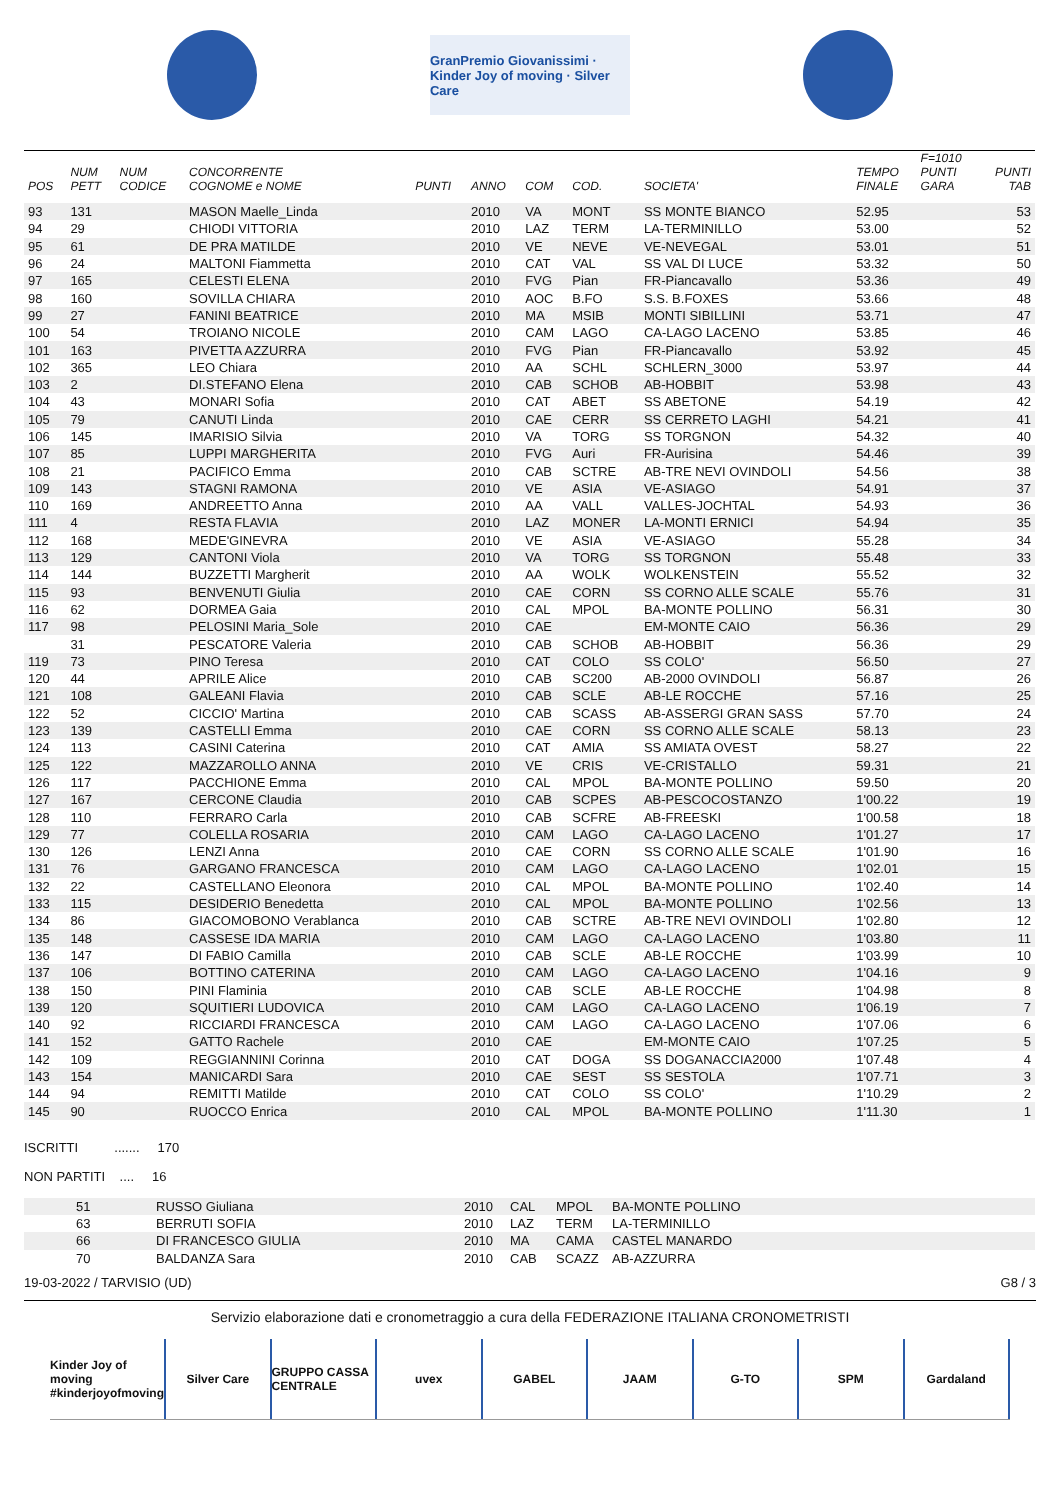GranPremio Giovanissimi · Kinder Joy of moving · Silver Care
| POS | NUM PETT | NUM CODICE | CONCORRENTE COGNOME e NOME | PUNTI | ANNO | COM | COD. | SOCIETA' | TEMPO FINALE | F=1010 PUNTI GARA | PUNTI TAB |
| --- | --- | --- | --- | --- | --- | --- | --- | --- | --- | --- | --- |
| 93 | 131 | | MASON Maelle_Linda | | 2010 | VA | MONT | SS MONTE BIANCO | 52.95 | | 53 |
| 94 | 29 | | CHIODI VITTORIA | | 2010 | LAZ | TERM | LA-TERMINILLO | 53.00 | | 52 |
| 95 | 61 | | DE PRA MATILDE | | 2010 | VE | NEVE | VE-NEVEGAL | 53.01 | | 51 |
| 96 | 24 | | MALTONI Fiammetta | | 2010 | CAT | VAL | SS VAL DI LUCE | 53.32 | | 50 |
| 97 | 165 | | CELESTI ELENA | | 2010 | FVG | Pian | FR-Piancavallo | 53.36 | | 49 |
| 98 | 160 | | SOVILLA CHIARA | | 2010 | AOC | B.FO | S.S. B.FOXES | 53.66 | | 48 |
| 99 | 27 | | FANINI BEATRICE | | 2010 | MA | MSIB | MONTI SIBILLINI | 53.71 | | 47 |
| 100 | 54 | | TROIANO NICOLE | | 2010 | CAM | LAGO | CA-LAGO LACENO | 53.85 | | 46 |
| 101 | 163 | | PIVETTA AZZURRA | | 2010 | FVG | Pian | FR-Piancavallo | 53.92 | | 45 |
| 102 | 365 | | LEO Chiara | | 2010 | AA | SCHL | SCHLERN_3000 | 53.97 | | 44 |
| 103 | 2 | | DI.STEFANO Elena | | 2010 | CAB | SCHOB | AB-HOBBIT | 53.98 | | 43 |
| 104 | 43 | | MONARI Sofia | | 2010 | CAT | ABET | SS ABETONE | 54.19 | | 42 |
| 105 | 79 | | CANUTI Linda | | 2010 | CAE | CERR | SS CERRETO LAGHI | 54.21 | | 41 |
| 106 | 145 | | IMARISIO Silvia | | 2010 | VA | TORG | SS TORGNON | 54.32 | | 40 |
| 107 | 85 | | LUPPI MARGHERITA | | 2010 | FVG | Auri | FR-Aurisina | 54.46 | | 39 |
| 108 | 21 | | PACIFICO Emma | | 2010 | CAB | SCTRE | AB-TRE NEVI OVINDOLI | 54.56 | | 38 |
| 109 | 143 | | STAGNI RAMONA | | 2010 | VE | ASIA | VE-ASIAGO | 54.91 | | 37 |
| 110 | 169 | | ANDREETTO Anna | | 2010 | AA | VALL | VALLES-JOCHTAL | 54.93 | | 36 |
| 111 | 4 | | RESTA FLAVIA | | 2010 | LAZ | MONER | LA-MONTI ERNICI | 54.94 | | 35 |
| 112 | 168 | | MEDE'GINEVRA | | 2010 | VE | ASIA | VE-ASIAGO | 55.28 | | 34 |
| 113 | 129 | | CANTONI Viola | | 2010 | VA | TORG | SS TORGNON | 55.48 | | 33 |
| 114 | 144 | | BUZZETTI Margherit | | 2010 | AA | WOLK | WOLKENSTEIN | 55.52 | | 32 |
| 115 | 93 | | BENVENUTI Giulia | | 2010 | CAE | CORN | SS CORNO ALLE SCALE | 55.76 | | 31 |
| 116 | 62 | | DORMEA Gaia | | 2010 | CAL | MPOL | BA-MONTE POLLINO | 56.31 | | 30 |
| 117 | 98 | | PELOSINI Maria_Sole | | 2010 | CAE | | EM-MONTE CAIO | 56.36 | | 29 |
| | 31 | | PESCATORE Valeria | | 2010 | CAB | SCHOB | AB-HOBBIT | 56.36 | | 29 |
| 119 | 73 | | PINO Teresa | | 2010 | CAT | COLO | SS COLO' | 56.50 | | 27 |
| 120 | 44 | | APRILE Alice | | 2010 | CAB | SC200 | AB-2000 OVINDOLI | 56.87 | | 26 |
| 121 | 108 | | GALEANI Flavia | | 2010 | CAB | SCLE | AB-LE ROCCHE | 57.16 | | 25 |
| 122 | 52 | | CICCIO' Martina | | 2010 | CAB | SCASS | AB-ASSERGI GRAN SASS | 57.70 | | 24 |
| 123 | 139 | | CASTELLI Emma | | 2010 | CAE | CORN | SS CORNO ALLE SCALE | 58.13 | | 23 |
| 124 | 113 | | CASINI Caterina | | 2010 | CAT | AMIA | SS AMIATA OVEST | 58.27 | | 22 |
| 125 | 122 | | MAZZAROLLO ANNA | | 2010 | VE | CRIS | VE-CRISTALLO | 59.31 | | 21 |
| 126 | 117 | | PACCHIONE Emma | | 2010 | CAL | MPOL | BA-MONTE POLLINO | 59.50 | | 20 |
| 127 | 167 | | CERCONE Claudia | | 2010 | CAB | SCPES | AB-PESCOCOSTANZO | 1'00.22 | | 19 |
| 128 | 110 | | FERRARO Carla | | 2010 | CAB | SCFRE | AB-FREESKI | 1'00.58 | | 18 |
| 129 | 77 | | COLELLA ROSARIA | | 2010 | CAM | LAGO | CA-LAGO LACENO | 1'01.27 | | 17 |
| 130 | 126 | | LENZI Anna | | 2010 | CAE | CORN | SS CORNO ALLE SCALE | 1'01.90 | | 16 |
| 131 | 76 | | GARGANO FRANCESCA | | 2010 | CAM | LAGO | CA-LAGO LACENO | 1'02.01 | | 15 |
| 132 | 22 | | CASTELLANO Eleonora | | 2010 | CAL | MPOL | BA-MONTE POLLINO | 1'02.40 | | 14 |
| 133 | 115 | | DESIDERIO Benedetta | | 2010 | CAL | MPOL | BA-MONTE POLLINO | 1'02.56 | | 13 |
| 134 | 86 | | GIACOMOBONO Verablanca | | 2010 | CAB | SCTRE | AB-TRE NEVI OVINDOLI | 1'02.80 | | 12 |
| 135 | 148 | | CASSESE IDA MARIA | | 2010 | CAM | LAGO | CA-LAGO LACENO | 1'03.80 | | 11 |
| 136 | 147 | | DI FABIO Camilla | | 2010 | CAB | SCLE | AB-LE ROCCHE | 1'03.99 | | 10 |
| 137 | 106 | | BOTTINO CATERINA | | 2010 | CAM | LAGO | CA-LAGO LACENO | 1'04.16 | | 9 |
| 138 | 150 | | PINI Flaminia | | 2010 | CAB | SCLE | AB-LE ROCCHE | 1'04.98 | | 8 |
| 139 | 120 | | SQUITIERI LUDOVICA | | 2010 | CAM | LAGO | CA-LAGO LACENO | 1'06.19 | | 7 |
| 140 | 92 | | RICCIARDI FRANCESCA | | 2010 | CAM | LAGO | CA-LAGO LACENO | 1'07.06 | | 6 |
| 141 | 152 | | GATTO Rachele | | 2010 | CAE | | EM-MONTE CAIO | 1'07.25 | | 5 |
| 142 | 109 | | REGGIANNINI Corinna | | 2010 | CAT | DOGA | SS DOGANACCIA2000 | 1'07.48 | | 4 |
| 143 | 154 | | MANICARDI Sara | | 2010 | CAE | SEST | SS SESTOLA | 1'07.71 | | 3 |
| 144 | 94 | | REMITTI Matilde | | 2010 | CAT | COLO | SS COLO' | 1'10.29 | | 2 |
| 145 | 90 | | RUOCCO Enrica | | 2010 | CAL | MPOL | BA-MONTE POLLINO | 1'11.30 | | 1 |
ISCRITTI ....... 170
NON PARTITI .... 16
| | 51 | RUSSO Giuliana | 2010 | CAL | MPOL | BA-MONTE POLLINO |
| | 63 | BERRUTI SOFIA | 2010 | LAZ | TERM | LA-TERMINILLO |
| | 66 | DI FRANCESCO GIULIA | 2010 | MA | CAMA | CASTEL MANARDO |
| | 70 | BALDANZA Sara | 2010 | CAB | SCAZZ | AB-AZZURRA |
19-03-2022 / TARVISIO (UD) G8 / 3
Servizio elaborazione dati e cronometraggio a cura della FEDERAZIONE ITALIANA CRONOMETRISTI
Kinder Joy of moving #kinderjoyofmoving
Silver Care GRUPPO CASSA CENTRALE uvex GABEL JAAM G-TO SPM Gardaland